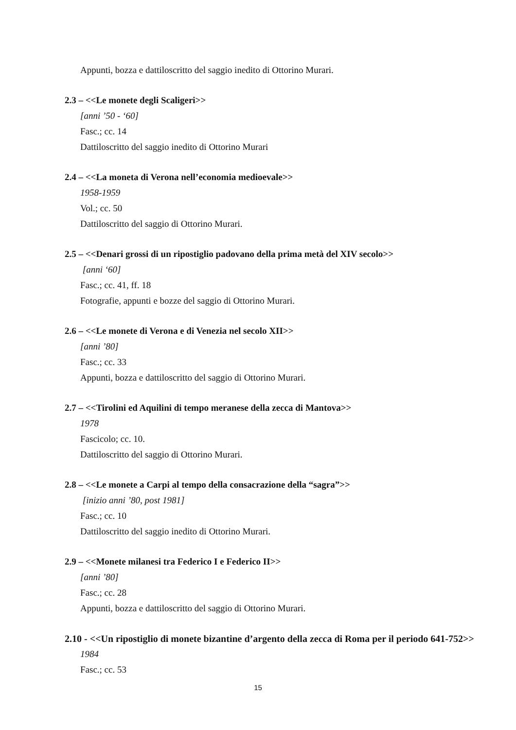Appunti, bozza e dattiloscritto del saggio inedito di Ottorino Murari.
2.3 – <<Le monete degli Scaligeri>>
[anni ’50 - ‘60]
Fasc.; cc. 14
Dattiloscritto del saggio inedito di Ottorino Murari
2.4 – <<La moneta di Verona nell’economia medioevale>>
1958-1959
Vol.; cc. 50
Dattiloscritto del saggio di Ottorino Murari.
2.5 – <<Denari grossi di un ripostiglio padovano della prima metà del XIV secolo>>
[anni ‘60]
Fasc.; cc. 41, ff. 18
Fotografie, appunti e bozze del saggio di Ottorino Murari.
2.6 – <<Le monete di Verona e di Venezia nel secolo XII>>
[anni ’80]
Fasc.; cc. 33
Appunti, bozza e dattiloscritto del saggio di Ottorino Murari.
2.7 – <<Tirolini ed Aquilini di tempo meranese della zecca di Mantova>>
1978
Fascicolo; cc. 10.
Dattiloscritto del saggio di Ottorino Murari.
2.8 – <<Le monete a Carpi al tempo della consacrazione della “sagra”>>
[inizio anni ’80, post 1981]
Fasc.; cc. 10
Dattiloscritto del saggio inedito di Ottorino Murari.
2.9 – <<Monete milanesi tra Federico I e Federico II>>
[anni ’80]
Fasc.; cc. 28
Appunti, bozza e dattiloscritto del saggio di Ottorino Murari.
2.10 - <<Un ripostiglio di monete bizantine d’argento della zecca di Roma per il periodo 641-752>>
1984
Fasc.; cc. 53
15